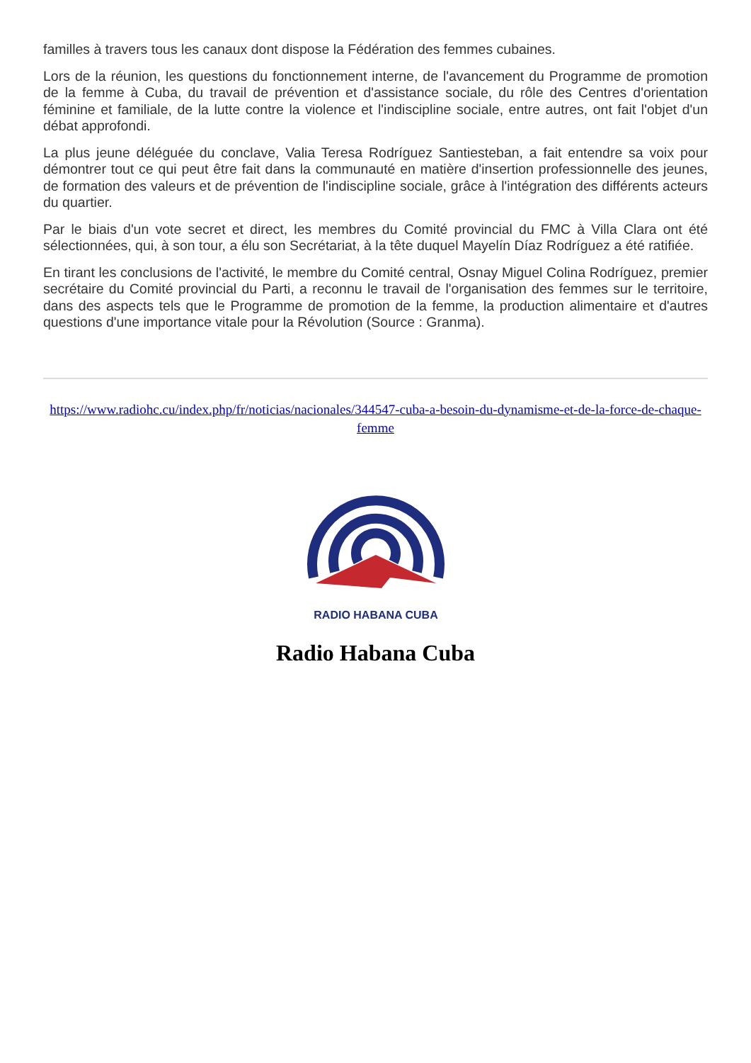familles à travers tous les canaux dont dispose la Fédération des femmes cubaines.
Lors de la réunion, les questions du fonctionnement interne, de l'avancement du Programme de promotion de la femme à Cuba, du travail de prévention et d'assistance sociale, du rôle des Centres d'orientation féminine et familiale, de la lutte contre la violence et l'indiscipline sociale, entre autres, ont fait l'objet d'un débat approfondi.
La plus jeune déléguée du conclave, Valia Teresa Rodríguez Santiesteban, a fait entendre sa voix pour démontrer tout ce qui peut être fait dans la communauté en matière d'insertion professionnelle des jeunes, de formation des valeurs et de prévention de l'indiscipline sociale, grâce à l'intégration des différents acteurs du quartier.
Par le biais d'un vote secret et direct, les membres du Comité provincial du FMC à Villa Clara ont été sélectionnées, qui, à son tour, a élu son Secrétariat, à la tête duquel Mayelín Díaz Rodríguez a été ratifiée.
En tirant les conclusions de l'activité, le membre du Comité central, Osnay Miguel Colina Rodríguez, premier secrétaire du Comité provincial du Parti, a reconnu le travail de l'organisation des femmes sur le territoire, dans des aspects tels que le Programme de promotion de la femme, la production alimentaire et d'autres questions d'une importance vitale pour la Révolution (Source : Granma).
https://www.radiohc.cu/index.php/fr/noticias/nacionales/344547-cuba-a-besoin-du-dynamisme-et-de-la-force-de-chaque-femme
RADIO HABANA CUBA
Radio Habana Cuba